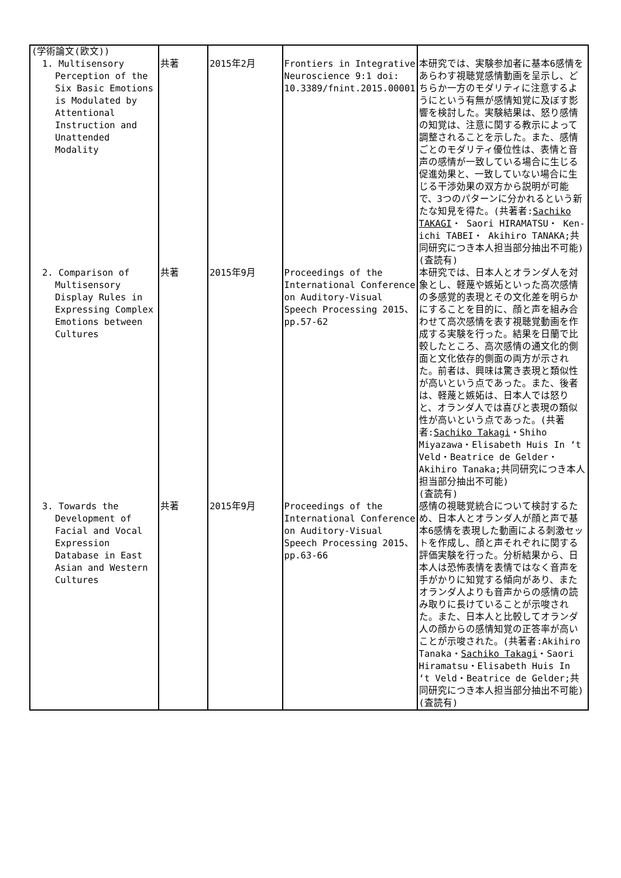| (学術論文(欧文)) | | | | |
| 1. Multisensory Perception of the Six Basic Emotions is Modulated by Attentional Instruction and Unattended Modality | 共著 | 2015年2月 | Frontiers in Integrative Neuroscience 9:1 doi: 10.3389/fnint.2015.00001 | 本研究では、実験参加者に基本6感情をあらわす視聴覚感情動画を呈示し、どちらか一方のモダリティに注意するようにという有無が感情知覚に及ぼす影響を検討した。実験結果は、怒り感情の知覚は、注意に関する教示によって調整されることを示した。また、感情ごとのモダリティ優位性は、表情と音声の感情が一致している場合に生じる促進効果と、一致していない場合に生じる干渉効果の双方から説明が可能で、3つのパターンに分かれるという新たな知見を得た。(共著者: Sachiko TAKAGI ・ Saori HIRAMATSU・ Ken-ichi TABEI・ Akihiro TANAKA;共同研究につき本人担当部分抽出不可能) (査読有) |
| 2. Comparison of Multisensory Display Rules in Expressing Complex Emotions between Cultures | 共著 | 2015年9月 | Proceedings of the International Conference on Auditory-Visual Speech Processing 2015、 pp.57-62 | 本研究では、日本人とオランダ人を対象とし、軽蔑や嫉妬といった高次感情の多感覚的表現とその文化差を明らかにすることを目的に、顔と声を組み合わせて高次感情を表す視聴覚動画を作成する実験を行った。結果を日蘭で比較したところ、高次感情の通文化的側面と文化依存的側面の両方が示された。前者は、興味は驚き表現と類似性が高いという点であった。また、後者は、軽蔑と嫉妬は、日本人では怒りと、オランダ人では喜びと表現の類似性が高いという点であった。(共著者: Sachiko Takagi ・Shiho Miyazawa・Elisabeth Huis In ‘t Veld・Beatrice de Gelder・Akihiro Tanaka;共同研究につき本人担当部分抽出不可能) (査読有) |
| 3. Towards the Development of Facial and Vocal Expression Database in East Asian and Western Cultures | 共著 | 2015年9月 | Proceedings of the International Conference on Auditory-Visual Speech Processing 2015、 pp.63-66 | 感情の視聴覚統合について検討するため、日本人とオランダ人が顔と声で基本6感情を表現した動画による刺激セットを作成し、顔と声それぞれに関する評価実験を行った。分析結果から、日本人は恐怖表情を表情ではなく音声を手がかりに知覚する傾向があり、またオランダ人よりも音声からの感情の読み取りに長けていることが示唆された。また、日本人と比較してオランダ人の顔からの感情知覚の正答率が高いことが示唆された。(共著者:Akihiro Tanaka・ Sachiko Takagi ・Saori Hiramatsu・Elisabeth Huis In ‘t Veld・Beatrice de Gelder;共同研究につき本人担当部分抽出不可能) (査読有) |